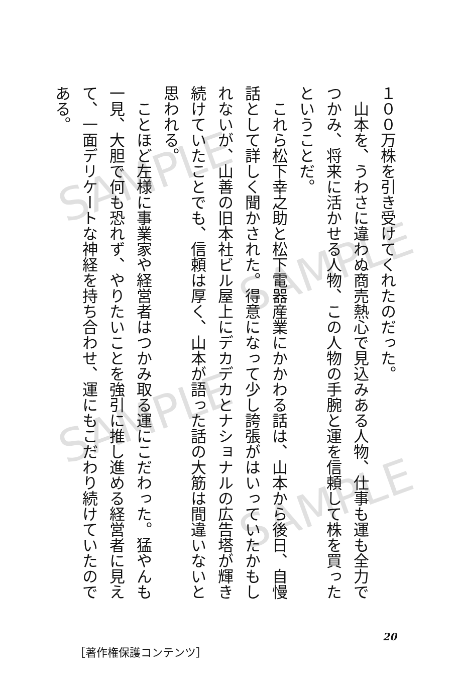SAMPLE
SAMPLE
SAMPLE
SAMPLE
１００万株を引き受けてくれたのだった。
　山本を、うわさに違わぬ商売熱心で見込みある人物、仕事も運も全力でつかみ、将来に活かせる人物、この人物の手腕と運を信頼して株を買ったということだ。
　これら松下幸之助と松下電器産業にかかわる話は、山本から後日、自慢話として詳しく聞かされた。得意になって少し誇張がはいっていたかもしれないが、山善の旧本社ビル屋上にデカデカとナショナルの広告塔が輝き続けていたことでも、信頼は厚く、山本が語った話の大筋は間違いないと思われる。
　ことほど左様に事業家や経営者はつかみ取る運にこだわった。猛やんも一見、大胆で何も恐れず、やりたいことを強引に推し進める経営者に見えて、一面デリケートな神経を持ち合わせ、運にもこだわり続けていたのである。
20
［著作権保護コンテンツ］